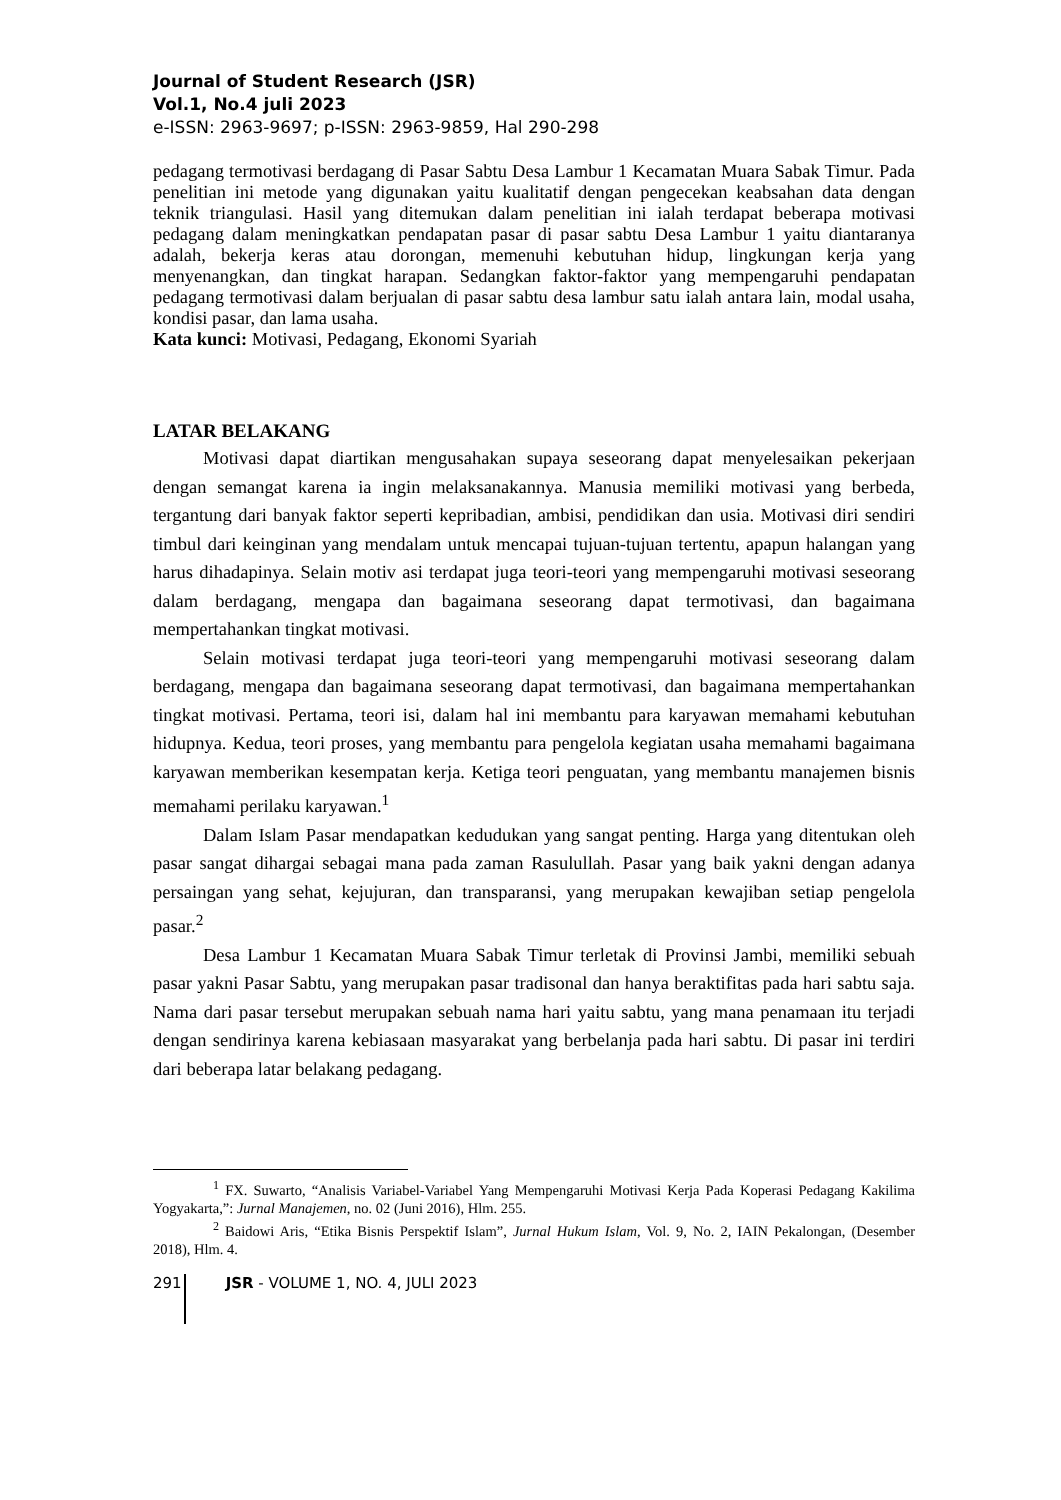Journal of Student Research (JSR)
Vol.1, No.4 juli 2023
e-ISSN: 2963-9697; p-ISSN: 2963-9859, Hal 290-298
pedagang termotivasi berdagang di Pasar Sabtu Desa Lambur 1 Kecamatan Muara Sabak Timur. Pada penelitian ini metode yang digunakan yaitu kualitatif dengan pengecekan keabsahan data dengan teknik triangulasi. Hasil yang ditemukan dalam penelitian ini ialah terdapat beberapa motivasi pedagang dalam meningkatkan pendapatan pasar di pasar sabtu Desa Lambur 1 yaitu diantaranya adalah, bekerja keras atau dorongan, memenuhi kebutuhan hidup, lingkungan kerja yang menyenangkan, dan tingkat harapan. Sedangkan faktor-faktor yang mempengaruhi pendapatan pedagang termotivasi dalam berjualan di pasar sabtu desa lambur satu ialah antara lain, modal usaha, kondisi pasar, dan lama usaha.
Kata kunci: Motivasi, Pedagang, Ekonomi Syariah
LATAR BELAKANG
Motivasi dapat diartikan mengusahakan supaya seseorang dapat menyelesaikan pekerjaan dengan semangat karena ia ingin melaksanakannya. Manusia memiliki motivasi yang berbeda, tergantung dari banyak faktor seperti kepribadian, ambisi, pendidikan dan usia. Motivasi diri sendiri timbul dari keinginan yang mendalam untuk mencapai tujuan-tujuan tertentu, apapun halangan yang harus dihadapinya. Selain motiv asi terdapat juga teori-teori yang mempengaruhi motivasi seseorang dalam berdagang, mengapa dan bagaimana seseorang dapat termotivasi, dan bagaimana mempertahankan tingkat motivasi.
Selain motivasi terdapat juga teori-teori yang mempengaruhi motivasi seseorang dalam berdagang, mengapa dan bagaimana seseorang dapat termotivasi, dan bagaimana mempertahankan tingkat motivasi. Pertama, teori isi, dalam hal ini membantu para karyawan memahami kebutuhan hidupnya. Kedua, teori proses, yang membantu para pengelola kegiatan usaha memahami bagaimana karyawan memberikan kesempatan kerja. Ketiga teori penguatan, yang membantu manajemen bisnis memahami perilaku karyawan.<sup>1</sup>
Dalam Islam Pasar mendapatkan kedudukan yang sangat penting. Harga yang ditentukan oleh pasar sangat dihargai sebagai mana pada zaman Rasulullah. Pasar yang baik yakni dengan adanya persaingan yang sehat, kejujuran, dan transparansi, yang merupakan kewajiban setiap pengelola pasar.<sup>2</sup>
Desa Lambur 1 Kecamatan Muara Sabak Timur terletak di Provinsi Jambi, memiliki sebuah pasar yakni Pasar Sabtu, yang merupakan pasar tradisonal dan hanya beraktifitas pada hari sabtu saja. Nama dari pasar tersebut merupakan sebuah nama hari yaitu sabtu, yang mana penamaan itu terjadi dengan sendirinya karena kebiasaan masyarakat yang berbelanja pada hari sabtu. Di pasar ini terdiri dari beberapa latar belakang pedagang.
<sup>1</sup> FX. Suwarto, “Analisis Variabel-Variabel Yang Mempengaruhi Motivasi Kerja Pada Koperasi Pedagang Kakilima Yogyakarta,”: Jurnal Manajemen, no. 02 (Juni 2016), Hlm. 255.
<sup>2</sup> Baidowi Aris, “Etika Bisnis Perspektif Islam”, Jurnal Hukum Islam, Vol. 9, No. 2, IAIN Pekalongan, (Desember 2018), Hlm. 4.
291 JSR - VOLUME 1, NO. 4, JULI 2023